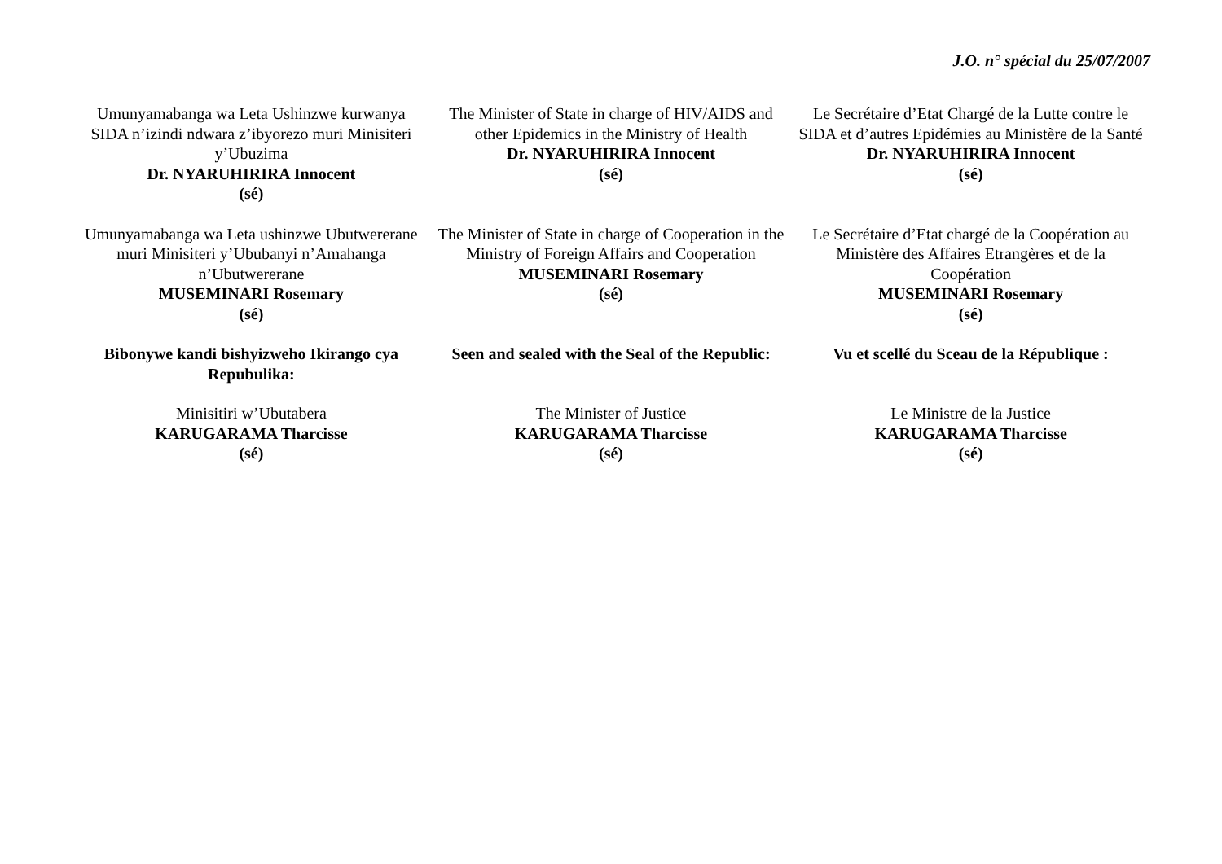J.O. n° spécial du 25/07/2007
Umunyamabanga wa Leta Ushinzwe kurwanya SIDA n’izindi ndwara z’ibyorezo muri Minisiteri y’Ubuzima
Dr. NYARUHIRIRA Innocent
(sé)
The Minister of State in charge of HIV/AIDS and other Epidemics in the Ministry of Health
Dr. NYARUHIRIRA Innocent
(sé)
Le Secrétaire d’Etat Chargé de la Lutte contre le SIDA et d’autres Epidémies au Ministère de la Santé
Dr. NYARUHIRIRA Innocent
(sé)
Umunyamabanga wa Leta ushinzwe Ubutwererane muri Minisiteri y’Ububanyi n’Amahanga n’Ubutwererane
MUSEMINARI Rosemary
(sé)
The Minister of State in charge of Cooperation in the Ministry of Foreign Affairs and Cooperation
MUSEMINARI Rosemary
(sé)
Le Secrétaire d’Etat chargé de la Coopération au Ministère des Affaires Etrangères et de la Coopération
MUSEMINARI Rosemary
(sé)
Bibonywe kandi bishyizweho Ikirango cya Repubulika:
Seen and sealed with the Seal of the Republic:
Vu et scellé du Sceau de la République :
Minisitiri w’Ubutabera
KARUGARAMA Tharcisse
(sé)
The Minister of Justice
KARUGARAMA Tharcisse
(sé)
Le Ministre de la Justice
KARUGARAMA Tharcisse
(sé)